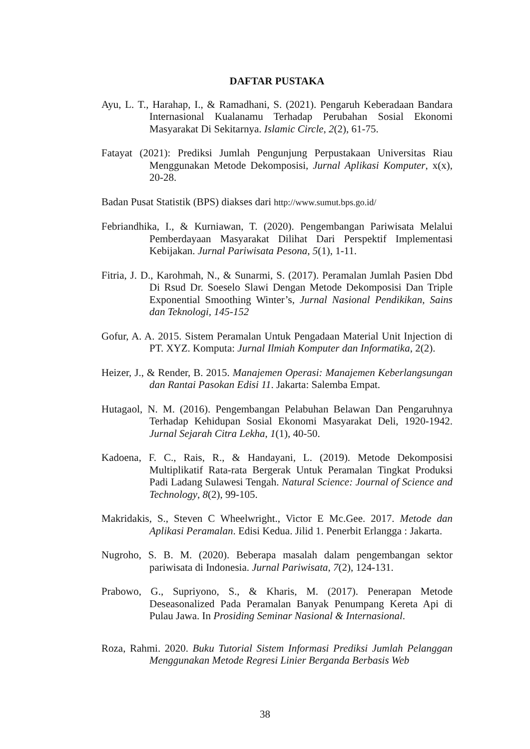DAFTAR PUSTAKA
Ayu, L. T., Harahap, I., & Ramadhani, S. (2021). Pengaruh Keberadaan Bandara Internasional Kualanamu Terhadap Perubahan Sosial Ekonomi Masyarakat Di Sekitarnya. Islamic Circle, 2(2), 61-75.
Fatayat (2021): Prediksi Jumlah Pengunjung Perpustakaan Universitas Riau Menggunakan Metode Dekomposisi, Jurnal Aplikasi Komputer, x(x), 20-28.
Badan Pusat Statistik (BPS) diakses dari http://www.sumut.bps.go.id/
Febriandhika, I., & Kurniawan, T. (2020). Pengembangan Pariwisata Melalui Pemberdayaan Masyarakat Dilihat Dari Perspektif Implementasi Kebijakan. Jurnal Pariwisata Pesona, 5(1), 1-11.
Fitria, J. D., Karohmah, N., & Sunarmi, S. (2017). Peramalan Jumlah Pasien Dbd Di Rsud Dr. Soeselo Slawi Dengan Metode Dekomposisi Dan Triple Exponential Smoothing Winter’s, Jurnal Nasional Pendikikan, Sains dan Teknologi, 145-152
Gofur, A. A. 2015. Sistem Peramalan Untuk Pengadaan Material Unit Injection di PT. XYZ. Komputa: Jurnal Ilmiah Komputer dan Informatika, 2(2).
Heizer, J., & Render, B. 2015. Manajemen Operasi: Manajemen Keberlangsungan dan Rantai Pasokan Edisi 11. Jakarta: Salemba Empat.
Hutagaol, N. M. (2016). Pengembangan Pelabuhan Belawan Dan Pengaruhnya Terhadap Kehidupan Sosial Ekonomi Masyarakat Deli, 1920-1942. Jurnal Sejarah Citra Lekha, 1(1), 40-50.
Kadoena, F. C., Rais, R., & Handayani, L. (2019). Metode Dekomposisi Multiplikatif Rata-rata Bergerak Untuk Peramalan Tingkat Produksi Padi Ladang Sulawesi Tengah. Natural Science: Journal of Science and Technology, 8(2), 99-105.
Makridakis, S., Steven C Wheelwright., Victor E Mc.Gee. 2017. Metode dan Aplikasi Peramalan. Edisi Kedua. Jilid 1. Penerbit Erlangga : Jakarta.
Nugroho, S. B. M. (2020). Beberapa masalah dalam pengembangan sektor pariwisata di Indonesia. Jurnal Pariwisata, 7(2), 124-131.
Prabowo, G., Supriyono, S., & Kharis, M. (2017). Penerapan Metode Deseasonalized Pada Peramalan Banyak Penumpang Kereta Api di Pulau Jawa. In Prosiding Seminar Nasional & Internasional.
Roza, Rahmi. 2020. Buku Tutorial Sistem Informasi Prediksi Jumlah Pelanggan Menggunakan Metode Regresi Linier Berganda Berbasis Web
38